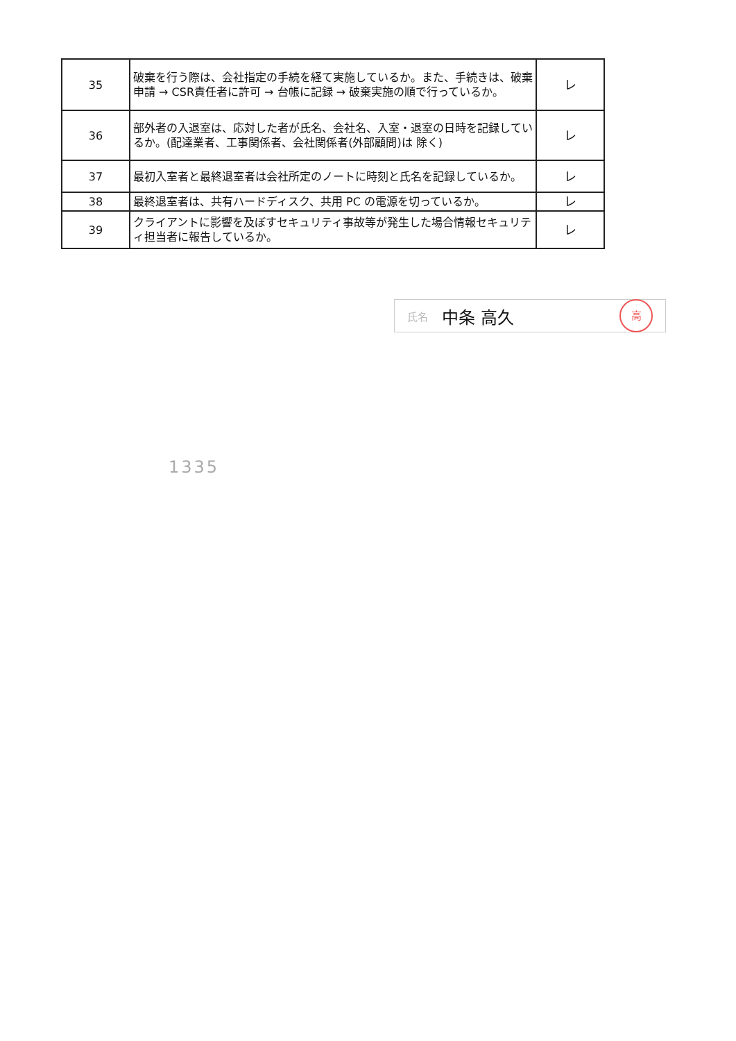| 35 | 破棄を行う際は、会社指定の手続を経て実施しているか。また、手続きは、破棄申請 → CSR責任者に許可 → 台帳に記録 → 破棄実施の順で行っているか。 | レ |
| 36 | 部外者の入退室は、応対した者が氏名、会社名、入室・退室の日時を記録しているか。(配達業者、工事関係者、会社関係者(外部顧問)は 除く) | レ |
| 37 | 最初入室者と最終退室者は会社所定のノートに時刻と氏名を記録しているか。 | レ |
| 38 | 最終退室者は、共有ハードディスク、共用 PC の電源を切っているか。 | レ |
| 39 | クライアントに影響を及ぼすセキュリティ事故等が発生した場合情報セキュリティ担当者に報告しているか。 | レ |
氏名 中条 高久 高
1335